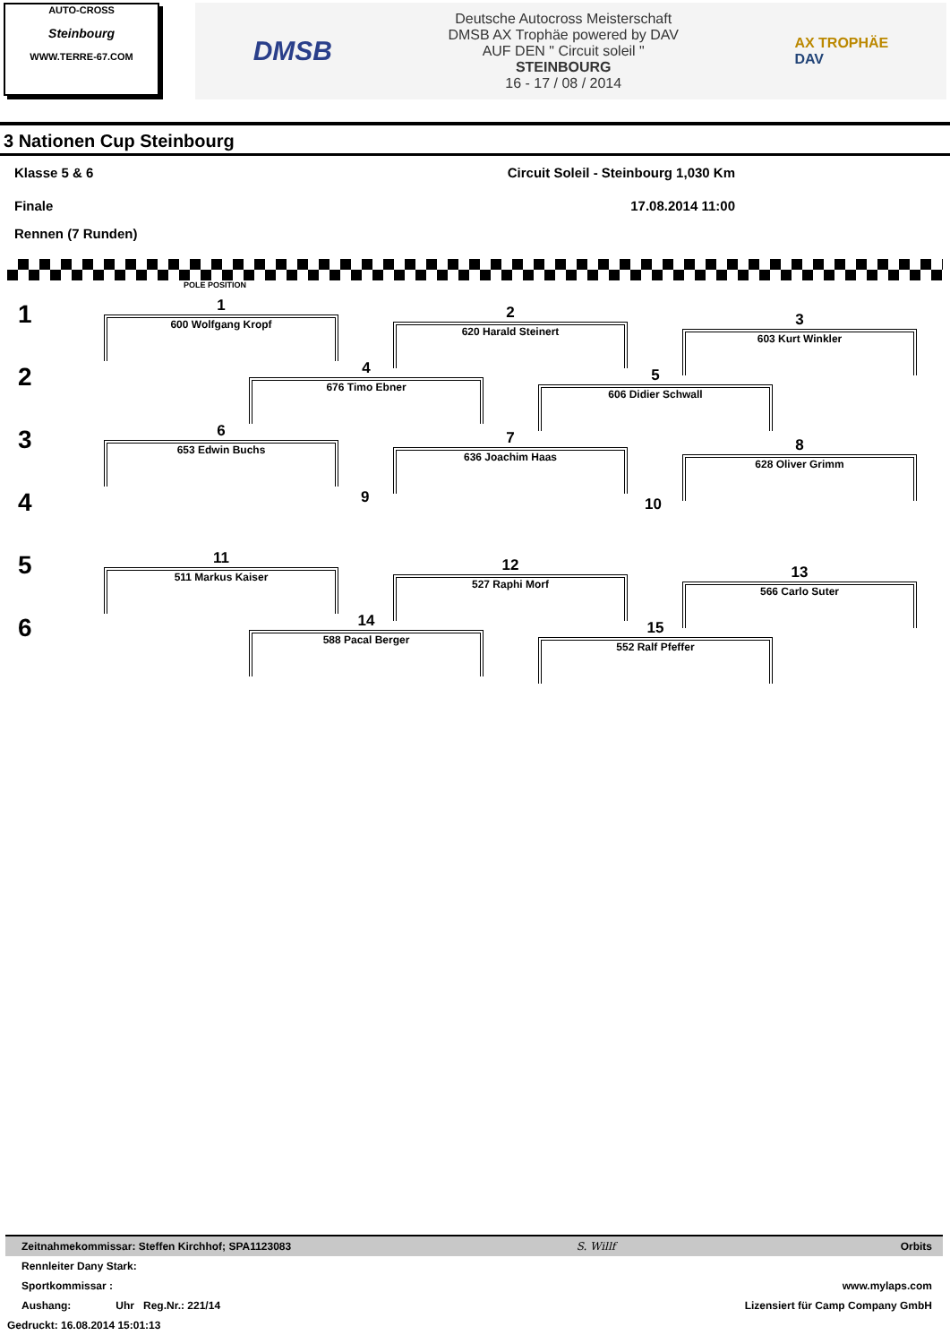AUTO-CROSS
Steinbourg
WWW.TERRE-67.COM
DMSB
Deutsche Autocross Meisterschaft
DMSB AX Trophäe powered by DAV
AUF DEN " Circuit soleil "
STEINBOURG
16 - 17 / 08 / 2014
AX TROPHÄE
DAV
3 Nationen Cup Steinbourg
Klasse 5 & 6 Circuit Soleil - Steinbourg 1,030 Km
Finale 17.08.2014 11:00
Rennen (7 Runden)
POLE POSITION
1
2
3
4
5
6
1
600 Wolfgang Kropf
2
620 Harald Steinert
3
603 Kurt Winkler
4
676 Timo Ebner
5
606 Didier Schwall
6
653 Edwin Buchs
7
636 Joachim Haas
8
628 Oliver Grimm
9 10
11
511 Markus Kaiser
12
527 Raphi Morf
13
566 Carlo Suter
14
588 Pacal Berger
15
552 Ralf Pfeffer
Zeitnahmekommissar: Steffen Kirchhof; SPA1123083 S. Willf Orbits
Rennleiter Dany Stark:
Sportkommissar : www.mylaps.com
Aushang: Uhr Reg.Nr.: 221/14 Lizensiert für Camp Company GmbH
Gedruckt: 16.08.2014 15:01:13